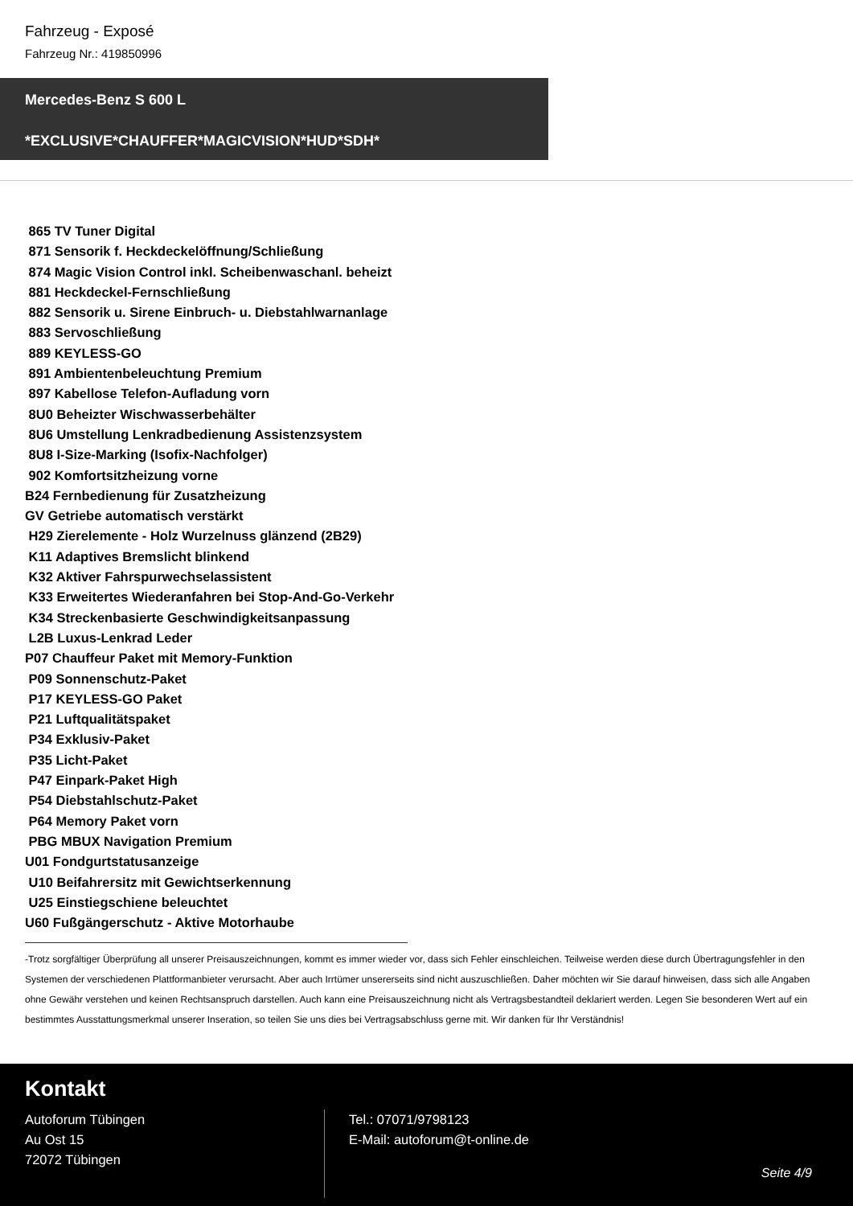Fahrzeug - Exposé
Fahrzeug Nr.: 419850996
Mercedes-Benz S 600 L
*EXCLUSIVE*CHAUFFER*MAGICVISION*HUD*SDH*
865 TV Tuner Digital 871 Sensorik f. Heckdeckelöffnung/Schließung 874 Magic Vision Control inkl. Scheibenwaschanl. beheizt 881 Heckdeckel-Fernschließung 882 Sensorik u. Sirene Einbruch- u. Diebstahlwarnanlage 883 Servoschließung 889 KEYLESS-GO 891 Ambientenbeleuchtung Premium 897 Kabellose Telefon-Aufladung vorn 8U0 Beheizter Wischwasserbehälter 8U6 Umstellung Lenkradbedienung Assistenzsystem 8U8 I-Size-Marking (Isofix-Nachfolger) 902 Komfortsitzheizung vorne B24 Fernbedienung für Zusatzheizung GV Getriebe automatisch verstärkt H29 Zierelemente - Holz Wurzelnuss glänzend (2B29) K11 Adaptives Bremslicht blinkend K32 Aktiver Fahrspurwechselassistent K33 Erweitertes Wiederanfahren bei Stop-And-Go-Verkehr K34 Streckenbasierte Geschwindigkeitsanpassung L2B Luxus-Lenkrad Leder P07 Chauffeur Paket mit Memory-Funktion P09 Sonnenschutz-Paket P17 KEYLESS-GO Paket P21 Luftqualitätspaket P34 Exklusiv-Paket P35 Licht-Paket P47 Einpark-Paket High P54 Diebstahlschutz-Paket P64 Memory Paket vorn PBG MBUX Navigation Premium U01 Fondgurtstatusanzeige U10 Beifahrersitz mit Gewichtserkennung U25 Einstiegschiene beleuchtet U60 Fußgängerschutz - Aktive Motorhaube
-Trotz sorgfältiger Überprüfung all unserer Preisauszeichnungen, kommt es immer wieder vor, dass sich Fehler einschleichen. Teilweise werden diese durch Übertragungsfehler in den Systemen der verschiedenen Plattformanbieter verursacht. Aber auch Irrtümer unsererseits sind nicht auszuschließen. Daher möchten wir Sie darauf hinweisen, dass sich alle Angaben ohne Gewähr verstehen und keinen Rechtsanspruch darstellen. Auch kann eine Preisauszeichnung nicht als Vertragsbestandteil deklariert werden. Legen Sie besonderen Wert auf ein bestimmtes Ausstattungsmerkmal unserer Inseration, so teilen Sie uns dies bei Vertragsabschluss gerne mit. Wir danken für Ihr Verständnis!
Kontakt
Autoforum Tübingen
Au Ost 15
72072 Tübingen
Tel.: 07071/9798123
E-Mail: autoforum@t-online.de
Seite 4/9